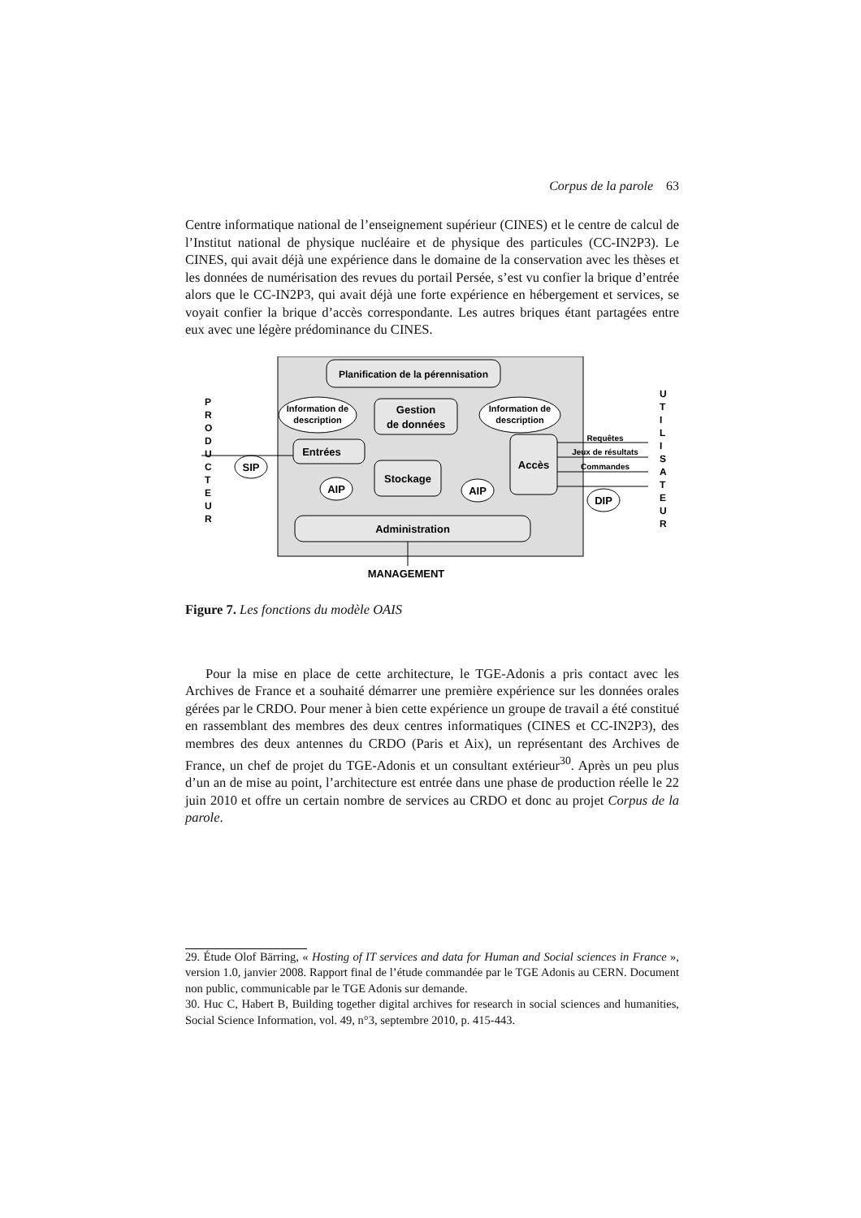Corpus de la parole 63
Centre informatique national de l’enseignement supérieur (CINES) et le centre de calcul de l’Institut national de physique nucléaire et de physique des particules (CC-IN2P3). Le CINES, qui avait déjà une expérience dans le domaine de la conservation avec les thèses et les données de numérisation des revues du portail Persée, s’est vu confier la brique d’entrée alors que le CC-IN2P3, qui avait déjà une forte expérience en hébergement et services, se voyait confier la brique d’accès correspondante. Les autres briques étant partagées entre eux avec une légère prédominance du CINES.
Planification de la pérennisation
Information de
description
Gestion
de données
Information de
description
Entrées
Stockage
Accès
AIP
AIP
SIP
DIP
Administration
Requêtes
Jeux de résultats
Commandes
MANAGEMENT
P
R
O
D
U
C
T
E
U
R
U
T
I
L
I
S
A
T
E
U
R
Figure 7. Les fonctions du modèle OAIS
Pour la mise en place de cette architecture, le TGE-Adonis a pris contact avec les Archives de France et a souhaité démarrer une première expérience sur les données orales gérées par le CRDO. Pour mener à bien cette expérience un groupe de travail a été constitué en rassemblant des membres des deux centres informatiques (CINES et CC-IN2P3), des membres des deux antennes du CRDO (Paris et Aix), un représentant des Archives de France, un chef de projet du TGE-Adonis et un consultant extérieur<sup>30</sup>. Après un peu plus d’un an de mise au point, l’architecture est entrée dans une phase de production réelle le 22 juin 2010 et offre un certain nombre de services au CRDO et donc au projet Corpus de la parole.
29. Étude Olof Bärring, « Hosting of IT services and data for Human and Social sciences in France », version 1.0, janvier 2008. Rapport final de l’étude commandée par le TGE Adonis au CERN. Document non public, communicable par le TGE Adonis sur demande.
30. Huc C, Habert B, Building together digital archives for research in social sciences and humanities, Social Science Information, vol. 49, n°3, septembre 2010, p. 415-443.